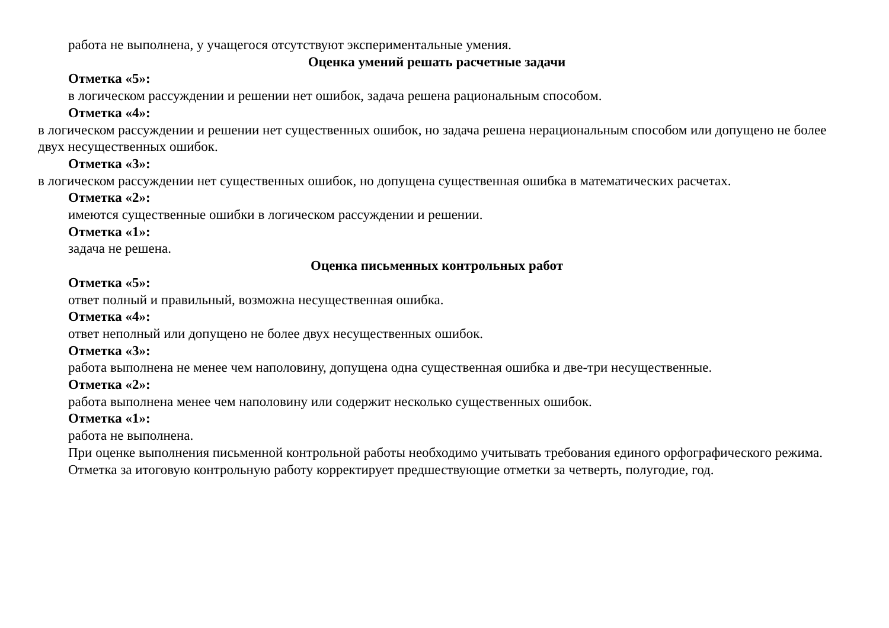работа не выполнена, у учащегося отсутствуют экспериментальные умения.
Оценка умений решать расчетные задачи
Отметка «5»:
в логическом рассуждении и решении нет ошибок, задача решена рациональным способом.
Отметка «4»:
в логическом рассуждении и решении нет существенных ошибок, но задача решена нерациональным способом или допущено не более двух несущественных ошибок.
Отметка «3»:
в логическом рассуждении нет существенных ошибок, но допущена существенная ошибка в математических расчетах.
Отметка «2»:
имеются существенные ошибки в логическом рассуждении и решении.
Отметка «1»:
задача не решена.
Оценка письменных контрольных работ
Отметка «5»:
ответ полный и правильный, возможна несущественная ошибка.
Отметка «4»:
ответ неполный или допущено не более двух несущественных ошибок.
Отметка «3»:
работа выполнена не менее чем наполовину, допущена одна существенная ошибка и две-три несущественные.
Отметка «2»:
работа выполнена менее чем наполовину или содержит несколько существенных ошибок.
Отметка «1»:
работа не выполнена.
При оценке выполнения письменной контрольной работы необходимо учитывать требования единого орфографического режима.
Отметка за итоговую контрольную работу корректирует предшествующие отметки за четверть, полугодие, год.